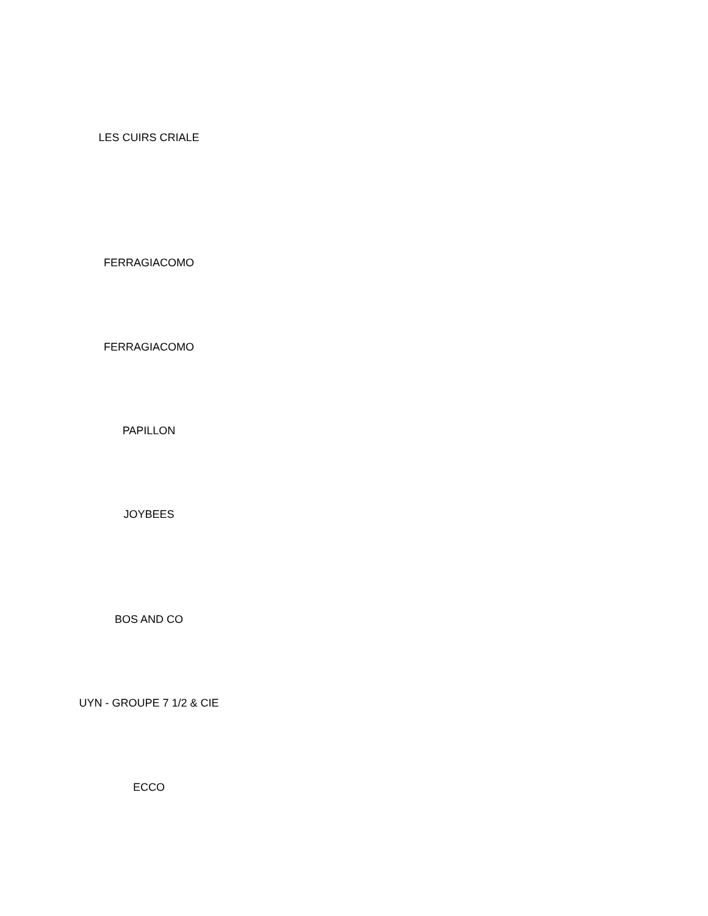LES CUIRS CRIALE
FERRAGIACOMO
FERRAGIACOMO
PAPILLON
JOYBEES
BOS AND CO
UYN - GROUPE 7 1/2 & CIE
ECCO